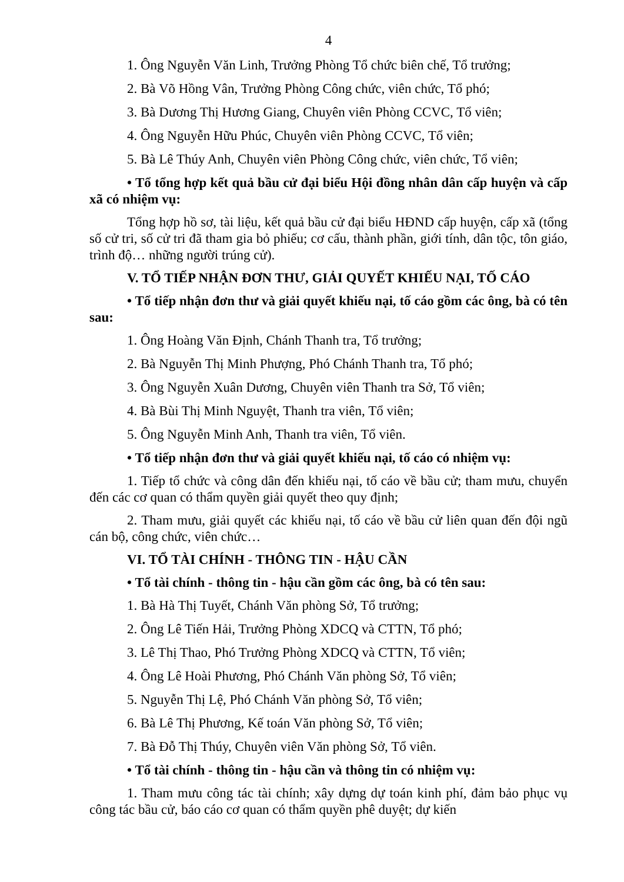4
1. Ông Nguyễn Văn Linh, Trưởng Phòng Tổ chức biên chế, Tổ trưởng;
2. Bà Võ Hồng Vân, Trưởng Phòng Công chức, viên chức, Tổ phó;
3. Bà Dương Thị Hương Giang, Chuyên viên Phòng CCVC, Tổ viên;
4. Ông Nguyễn Hữu Phúc, Chuyên viên Phòng CCVC, Tổ viên;
5. Bà Lê Thúy Anh, Chuyên viên Phòng Công chức, viên chức, Tổ viên;
• Tổ tổng hợp kết quả bầu cử đại biểu Hội đồng nhân dân cấp huyện và cấp xã có nhiệm vụ:
Tổng hợp hồ sơ, tài liệu, kết quả bầu cử đại biểu HĐND cấp huyện, cấp xã (tổng số cử tri, số cử tri đã tham gia bỏ phiếu; cơ cấu, thành phần, giới tính, dân tộc, tôn giáo, trình độ… những người trúng cử).
V. TỔ TIẾP NHẬN ĐƠN THƯ, GIẢI QUYẾT KHIẾU NẠI, TỐ CÁO
• Tổ tiếp nhận đơn thư và giải quyết khiếu nại, tố cáo gồm các ông, bà có tên sau:
1. Ông Hoàng Văn Định, Chánh Thanh tra, Tổ trưởng;
2. Bà Nguyễn Thị Minh Phượng, Phó Chánh Thanh tra, Tổ phó;
3. Ông Nguyễn Xuân Dương, Chuyên viên Thanh tra Sở, Tổ viên;
4. Bà Bùi Thị Minh Nguyệt, Thanh tra viên, Tổ viên;
5. Ông Nguyễn Minh Anh, Thanh tra viên, Tổ viên.
• Tổ tiếp nhận đơn thư và giải quyết khiếu nại, tố cáo có nhiệm vụ:
1. Tiếp tổ chức và công dân đến khiếu nại, tố cáo về bầu cử; tham mưu, chuyển đến các cơ quan có thẩm quyền giải quyết theo quy định;
2. Tham mưu, giải quyết các khiếu nại, tố cáo về bầu cử liên quan đến đội ngũ cán bộ, công chức, viên chức…
VI. TỔ TÀI CHÍNH - THÔNG TIN - HẬU CẦN
• Tổ tài chính - thông tin - hậu cần gồm các ông, bà có tên sau:
1. Bà Hà Thị Tuyết, Chánh Văn phòng Sở, Tổ trưởng;
2. Ông Lê Tiến Hải, Trưởng Phòng XDCQ và CTTN, Tổ phó;
3. Lê Thị Thao, Phó Trưởng Phòng XDCQ và CTTN, Tổ viên;
4. Ông Lê Hoài Phương, Phó Chánh Văn phòng Sở, Tổ viên;
5. Nguyễn Thị Lệ, Phó Chánh Văn phòng Sở, Tổ viên;
6. Bà Lê Thị Phương, Kế toán Văn phòng Sở, Tổ viên;
7. Bà Đỗ Thị Thúy, Chuyên viên Văn phòng Sở, Tổ viên.
• Tổ tài chính - thông tin - hậu cần và thông tin có nhiệm vụ:
1. Tham mưu công tác tài chính; xây dựng dự toán kinh phí, đảm bảo phục vụ công tác bầu cử, báo cáo cơ quan có thẩm quyền phê duyệt; dự kiến